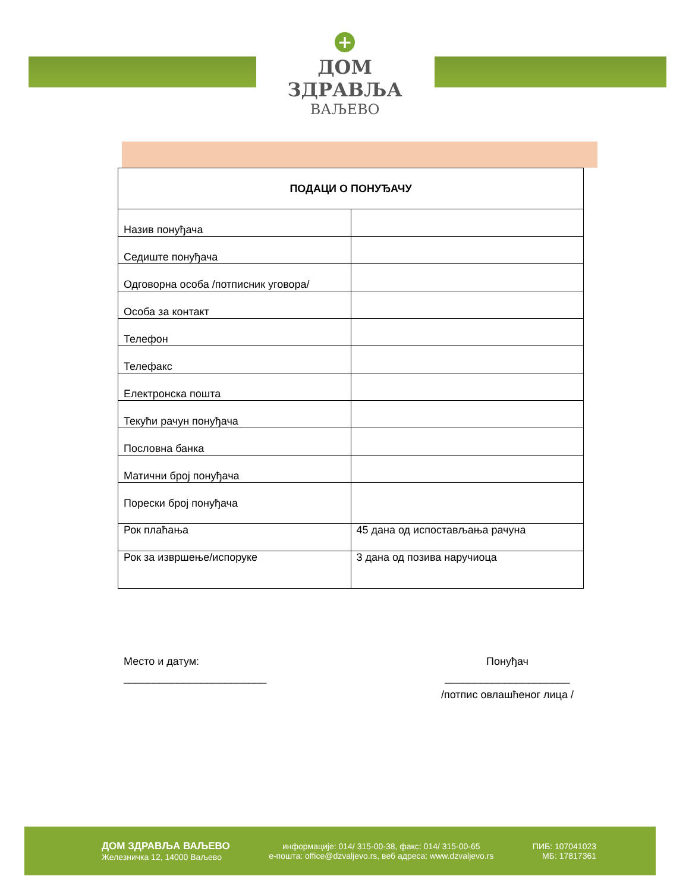+
ДОМ ЗДРАВЉА
ВАЉЕВО
| ПОДАЦИ О ПОНУЂАЧУ | |
| --- | --- |
| Назив понуђача | |
| Седиште понуђача | |
| Одговорна особа /потписник уговора/ | |
| Особа за контакт | |
| Телефон | |
| Телефакс | |
| Електронска пошта | |
| Текући рачун понуђача | |
| Пословна банка | |
| Матични број понуђача | |
| Порески број понуђача | |
| Рок плаћања | 45 дана од испостављања рачуна |
| Рок за извршење/испоруке | 3 дана од позива наручиоца |
Место и датум:
________________________
Понуђач
_____________________
/потпис овлашћеног лица /
ДОМ ЗДРАВЉА ВАЉЕВО
Железничка 12, 14000 Ваљево
информације: 014/ 315-00-38, факс: 014/ 315-00-65
е-пошта: office@dzvaljevo.rs, веб адреса: www.dzvaljevo.rs
ПИБ: 107041023
МБ: 17817361